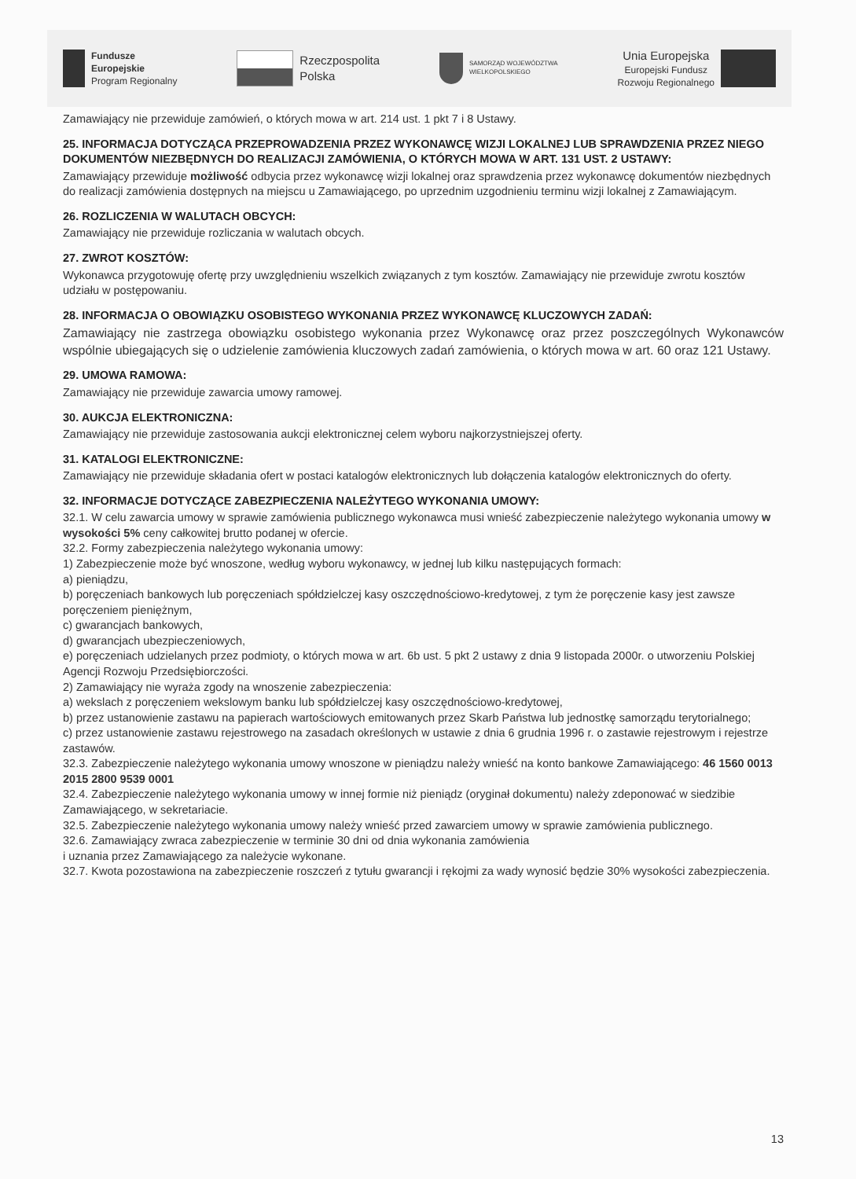Fundusze
Europejskie
Program Regionalny
Rzeczpospolita
Polska
SAMORZĄD WOJEWÓDZTWA
WIELKOPOLSKIEGO
Unia Europejska
Europejski Fundusz
Rozwoju Regionalnego
Zamawiający nie przewiduje zamówień, o których mowa w art. 214 ust. 1 pkt 7 i 8 Ustawy.
25. INFORMACJA DOTYCZĄCA PRZEPROWADZENIA PRZEZ WYKONAWCĘ WIZJI LOKALNEJ LUB SPRAWDZENIA PRZEZ NIEGO DOKUMENTÓW NIEZBĘDNYCH DO REALIZACJI ZAMÓWIENIA, O KTÓRYCH MOWA W ART. 131 UST. 2 USTAWY:
Zamawiający przewiduje możliwość odbycia przez wykonawcę wizji lokalnej oraz sprawdzenia przez wykonawcę dokumentów niezbędnych do realizacji zamówienia dostępnych na miejscu u Zamawiającego, po uprzednim uzgodnieniu terminu wizji lokalnej z Zamawiającym.
26. ROZLICZENIA W WALUTACH OBCYCH:
Zamawiający nie przewiduje rozliczania w walutach obcych.
27. ZWROT KOSZTÓW:
Wykonawca przygotowuję ofertę przy uwzględnieniu wszelkich związanych z tym kosztów. Zamawiający nie przewiduje zwrotu kosztów udziału w postępowaniu.
28. INFORMACJA O OBOWIĄZKU OSOBISTEGO WYKONANIA PRZEZ WYKONAWCĘ KLUCZOWYCH ZADAŃ:
Zamawiający nie zastrzega obowiązku osobistego wykonania przez Wykonawcę oraz przez poszczególnych Wykonawców wspólnie ubiegających się o udzielenie zamówienia kluczowych zadań zamówienia, o których mowa w art. 60 oraz 121 Ustawy.
29. UMOWA RAMOWA:
Zamawiający nie przewiduje zawarcia umowy ramowej.
30. AUKCJA ELEKTRONICZNA:
Zamawiający nie przewiduje zastosowania aukcji elektronicznej celem wyboru najkorzystniejszej oferty.
31. KATALOGI ELEKTRONICZNE:
Zamawiający nie przewiduje składania ofert w postaci katalogów elektronicznych lub dołączenia katalogów elektronicznych do oferty.
32. INFORMACJE DOTYCZĄCE ZABEZPIECZENIA NALEŻYTEGO WYKONANIA UMOWY:
32.1. W celu zawarcia umowy w sprawie zamówienia publicznego wykonawca musi wnieść zabezpieczenie należytego wykonania umowy w wysokości 5% ceny całkowitej brutto podanej w ofercie.
32.2. Formy zabezpieczenia należytego wykonania umowy:
1) Zabezpieczenie może być wnoszone, według wyboru wykonawcy, w jednej lub kilku następujących formach:
a) pieniądzu,
b) poręczeniach bankowych lub poręczeniach spółdzielczej kasy oszczędnościowo-kredytowej, z tym że poręczenie kasy jest zawsze poręczeniem pieniężnym,
c) gwarancjach bankowych,
d) gwarancjach ubezpieczeniowych,
e) poręczeniach udzielanych przez podmioty, o których mowa w art. 6b ust. 5 pkt 2 ustawy z dnia 9 listopada 2000r. o utworzeniu Polskiej Agencji Rozwoju Przedsiębiorczości.
2) Zamawiający nie wyraża zgody na wnoszenie zabezpieczenia:
a) wekslach z poręczeniem wekslowym banku lub spółdzielczej kasy oszczędnościowo-kredytowej,
b) przez ustanowienie zastawu na papierach wartościowych emitowanych przez Skarb Państwa lub jednostkę samorządu terytorialnego;
c) przez ustanowienie zastawu rejestrowego na zasadach określonych w ustawie z dnia 6 grudnia 1996 r. o zastawie rejestrowym i rejestrze zastawów.
32.3. Zabezpieczenie należytego wykonania umowy wnoszone w pieniądzu należy wnieść na konto bankowe Zamawiającego: 46 1560 0013 2015 2800 9539 0001
32.4. Zabezpieczenie należytego wykonania umowy w innej formie niż pieniądz (oryginał dokumentu) należy zdeponować w siedzibie Zamawiającego, w sekretariacie.
32.5. Zabezpieczenie należytego wykonania umowy należy wnieść przed zawarciem umowy w sprawie zamówienia publicznego.
32.6. Zamawiający zwraca zabezpieczenie w terminie 30 dni od dnia wykonania zamówienia
i uznania przez Zamawiającego za należycie wykonane.
32.7. Kwota pozostawiona na zabezpieczenie roszczeń z tytułu gwarancji i rękojmi za wady wynosić będzie 30% wysokości zabezpieczenia.
13